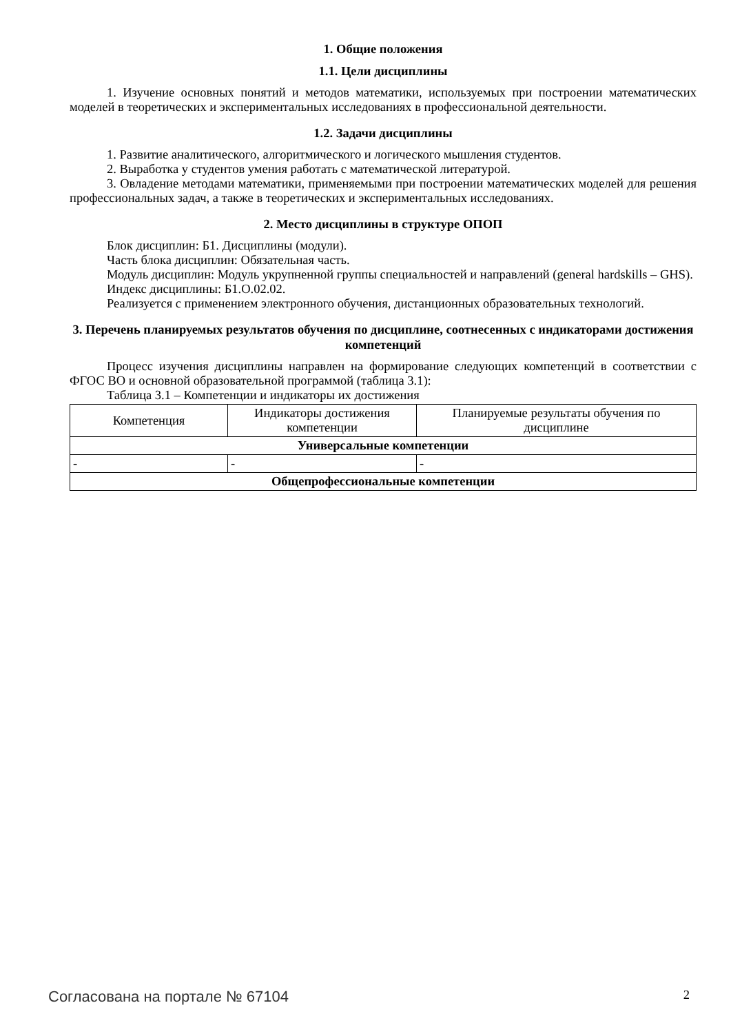1. Общие положения
1.1. Цели дисциплины
1. Изучение основных понятий и методов математики, используемых при построении математических моделей в теоретических и экспериментальных исследованиях в профессиональной деятельности.
1.2. Задачи дисциплины
1. Развитие аналитического, алгоритмического и логического мышления студентов.
2. Выработка у студентов умения работать с математической литературой.
3. Овладение методами математики, применяемыми при построении математических моделей для решения профессиональных задач, а также в теоретических и экспериментальных исследованиях.
2. Место дисциплины в структуре ОПОП
Блок дисциплин: Б1. Дисциплины (модули).
Часть блока дисциплин: Обязательная часть.
Модуль дисциплин: Модуль укрупненной группы специальностей и направлений (general hardskills – GHS).
Индекс дисциплины: Б1.О.02.02.
Реализуется с применением электронного обучения, дистанционных образовательных технологий.
3. Перечень планируемых результатов обучения по дисциплине, соотнесенных с индикаторами достижения компетенций
Процесс изучения дисциплины направлен на формирование следующих компетенций в соответствии с ФГОС ВО и основной образовательной программой (таблица 3.1):
Таблица 3.1 – Компетенции и индикаторы их достижения
| Компетенция | Индикаторы достижения компетенции | Планируемые результаты обучения по дисциплине |
| --- | --- | --- |
| Универсальные компетенции | | |
| - | - | - |
| Общепрофессиональные компетенции | | |
Согласована на портале № 67104 2